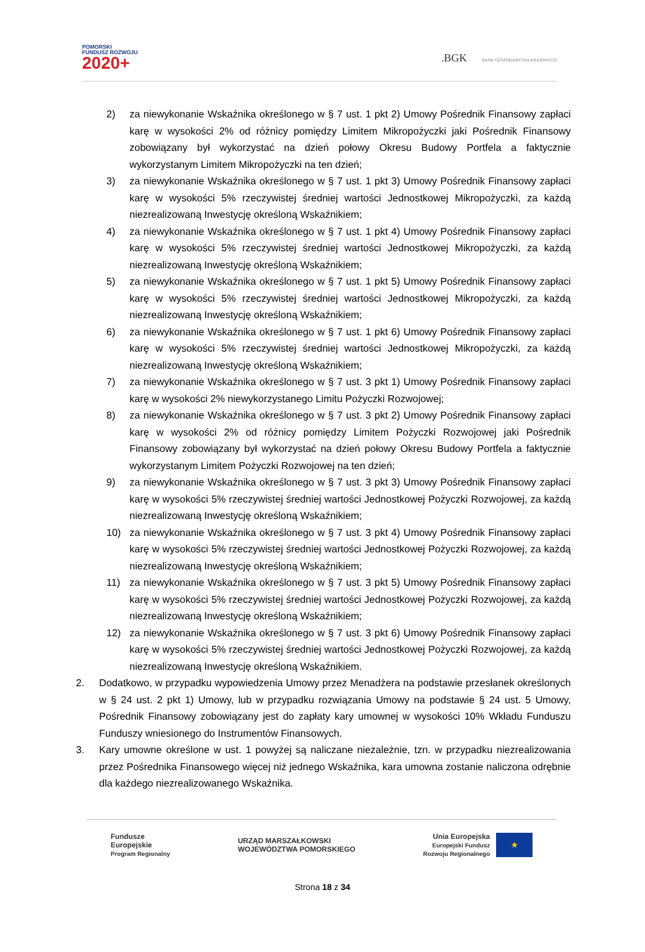POMORSKI
FUNDUSZ ROZWOJU
2020+
.BGK BANK GOSPODARSTWA KRAJOWEGO
2) za niewykonanie Wskaźnika określonego w § 7 ust. 1 pkt 2) Umowy Pośrednik Finansowy zapłaci karę w wysokości 2% od różnicy pomiędzy Limitem Mikropożyczki jaki Pośrednik Finansowy zobowiązany był wykorzystać na dzień połowy Okresu Budowy Portfela a faktycznie wykorzystanym Limitem Mikropożyczki na ten dzień;
3) za niewykonanie Wskaźnika określonego w § 7 ust. 1 pkt 3) Umowy Pośrednik Finansowy zapłaci karę w wysokości 5% rzeczywistej średniej wartości Jednostkowej Mikropożyczki, za każdą niezrealizowaną Inwestycję określoną Wskaźnikiem;
4) za niewykonanie Wskaźnika określonego w § 7 ust. 1 pkt 4) Umowy Pośrednik Finansowy zapłaci karę w wysokości 5% rzeczywistej średniej wartości Jednostkowej Mikropożyczki, za każdą niezrealizowaną Inwestycję określoną Wskaźnikiem;
5) za niewykonanie Wskaźnika określonego w § 7 ust. 1 pkt 5) Umowy Pośrednik Finansowy zapłaci karę w wysokości 5% rzeczywistej średniej wartości Jednostkowej Mikropożyczki, za każdą niezrealizowaną Inwestycję określoną Wskaźnikiem;
6) za niewykonanie Wskaźnika określonego w § 7 ust. 1 pkt 6) Umowy Pośrednik Finansowy zapłaci karę w wysokości 5% rzeczywistej średniej wartości Jednostkowej Mikropożyczki, za każdą niezrealizowaną Inwestycję określoną Wskaźnikiem;
7) za niewykonanie Wskaźnika określonego w § 7 ust. 3 pkt 1) Umowy Pośrednik Finansowy zapłaci karę w wysokości 2% niewykorzystanego Limitu Pożyczki Rozwojowej;
8) za niewykonanie Wskaźnika określonego w § 7 ust. 3 pkt 2) Umowy Pośrednik Finansowy zapłaci karę w wysokości 2% od różnicy pomiędzy Limitem Pożyczki Rozwojowej jaki Pośrednik Finansowy zobowiązany był wykorzystać na dzień połowy Okresu Budowy Portfela a faktycznie wykorzystanym Limitem Pożyczki Rozwojowej na ten dzień;
9) za niewykonanie Wskaźnika określonego w § 7 ust. 3 pkt 3) Umowy Pośrednik Finansowy zapłaci karę w wysokości 5% rzeczywistej średniej wartości Jednostkowej Pożyczki Rozwojowej, za każdą niezrealizowaną Inwestycję określoną Wskaźnikiem;
10) za niewykonanie Wskaźnika określonego w § 7 ust. 3 pkt 4) Umowy Pośrednik Finansowy zapłaci karę w wysokości 5% rzeczywistej średniej wartości Jednostkowej Pożyczki Rozwojowej, za każdą niezrealizowaną Inwestycję określoną Wskaźnikiem;
11) za niewykonanie Wskaźnika określonego w § 7 ust. 3 pkt 5) Umowy Pośrednik Finansowy zapłaci karę w wysokości 5% rzeczywistej średniej wartości Jednostkowej Pożyczki Rozwojowej, za każdą niezrealizowaną Inwestycję określoną Wskaźnikiem;
12) za niewykonanie Wskaźnika określonego w § 7 ust. 3 pkt 6) Umowy Pośrednik Finansowy zapłaci karę w wysokości 5% rzeczywistej średniej wartości Jednostkowej Pożyczki Rozwojowej, za każdą niezrealizowaną Inwestycję określoną Wskaźnikiem.
2. Dodatkowo, w przypadku wypowiedzenia Umowy przez Menadżera na podstawie przesłanek określonych w § 24 ust. 2 pkt 1) Umowy, lub w przypadku rozwiązania Umowy na podstawie § 24 ust. 5 Umowy, Pośrednik Finansowy zobowiązany jest do zapłaty kary umownej w wysokości 10% Wkładu Funduszu Funduszy wniesionego do Instrumentów Finansowych.
3. Kary umowne określone w ust. 1 powyżej są naliczane niezależnie, tzn. w przypadku niezrealizowania przez Pośrednika Finansowego więcej niż jednego Wskaźnika, kara umowna zostanie naliczona odrębnie dla każdego niezrealizowanego Wskaźnika.
Fundusze
Europejskie
Program Regionalny
URZĄD MARSZAŁKOWSKI
WOJEWÓDZTWA POMORSKIEGO
Unia Europejska
Europejski Fundusz
Rozwoju Regionalnego
★
Strona 18 z 34